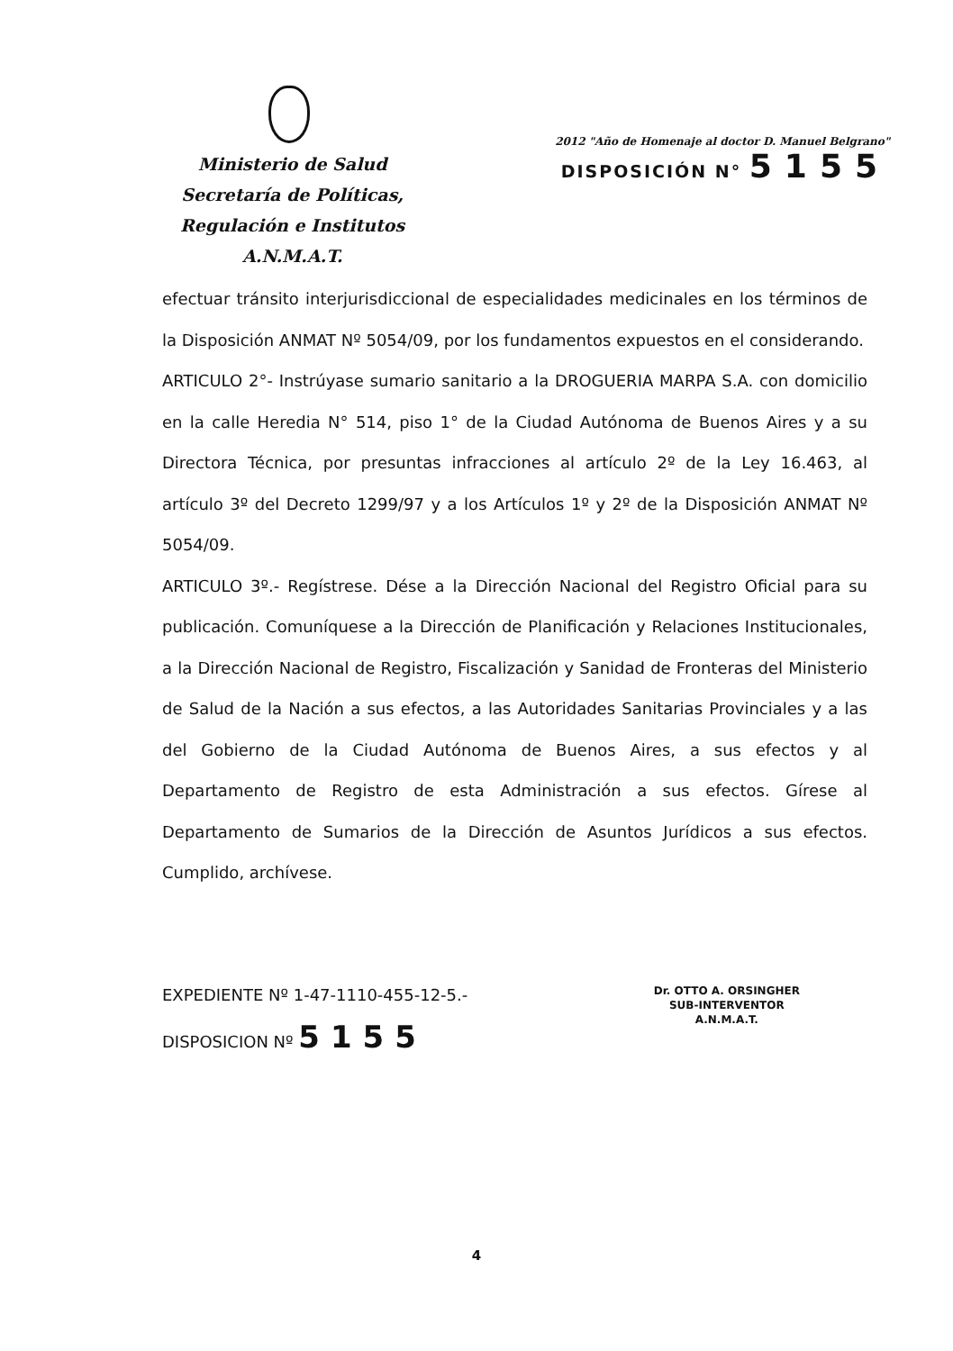Ministerio de Salud
Secretaría de Políticas,
Regulación e Institutos
A.N.M.A.T.
2012 "Año de Homenaje al doctor D. Manuel Belgrano"
DISPOSICIÓN N° 5155
efectuar tránsito interjurisdiccional de especialidades medicinales en los términos de la Disposición ANMAT Nº 5054/09, por los fundamentos expuestos en el considerando.
ARTICULO 2°- Instrúyase sumario sanitario a la DROGUERIA MARPA S.A. con domicilio en la calle Heredia N° 514, piso 1° de la Ciudad Autónoma de Buenos Aires y a su Directora Técnica, por presuntas infracciones al artículo 2º de la Ley 16.463, al artículo 3º del Decreto 1299/97 y a los Artículos 1º y 2º de la Disposición ANMAT Nº 5054/09.
ARTICULO 3º.- Regístrese. Dése a la Dirección Nacional del Registro Oficial para su publicación. Comuníquese a la Dirección de Planificación y Relaciones Institucionales, a la Dirección Nacional de Registro, Fiscalización y Sanidad de Fronteras del Ministerio de Salud de la Nación a sus efectos, a las Autoridades Sanitarias Provinciales y a las del Gobierno de la Ciudad Autónoma de Buenos Aires, a sus efectos y al Departamento de Registro de esta Administración a sus efectos. Gírese al Departamento de Sumarios de la Dirección de Asuntos Jurídicos a sus efectos. Cumplido, archívese.
EXPEDIENTE Nº 1-47-1110-455-12-5.-
DISPOSICION Nº 5155
Dr. OTTO A. ORSINGHER
SUB-INTERVENTOR
A.N.M.A.T.
4